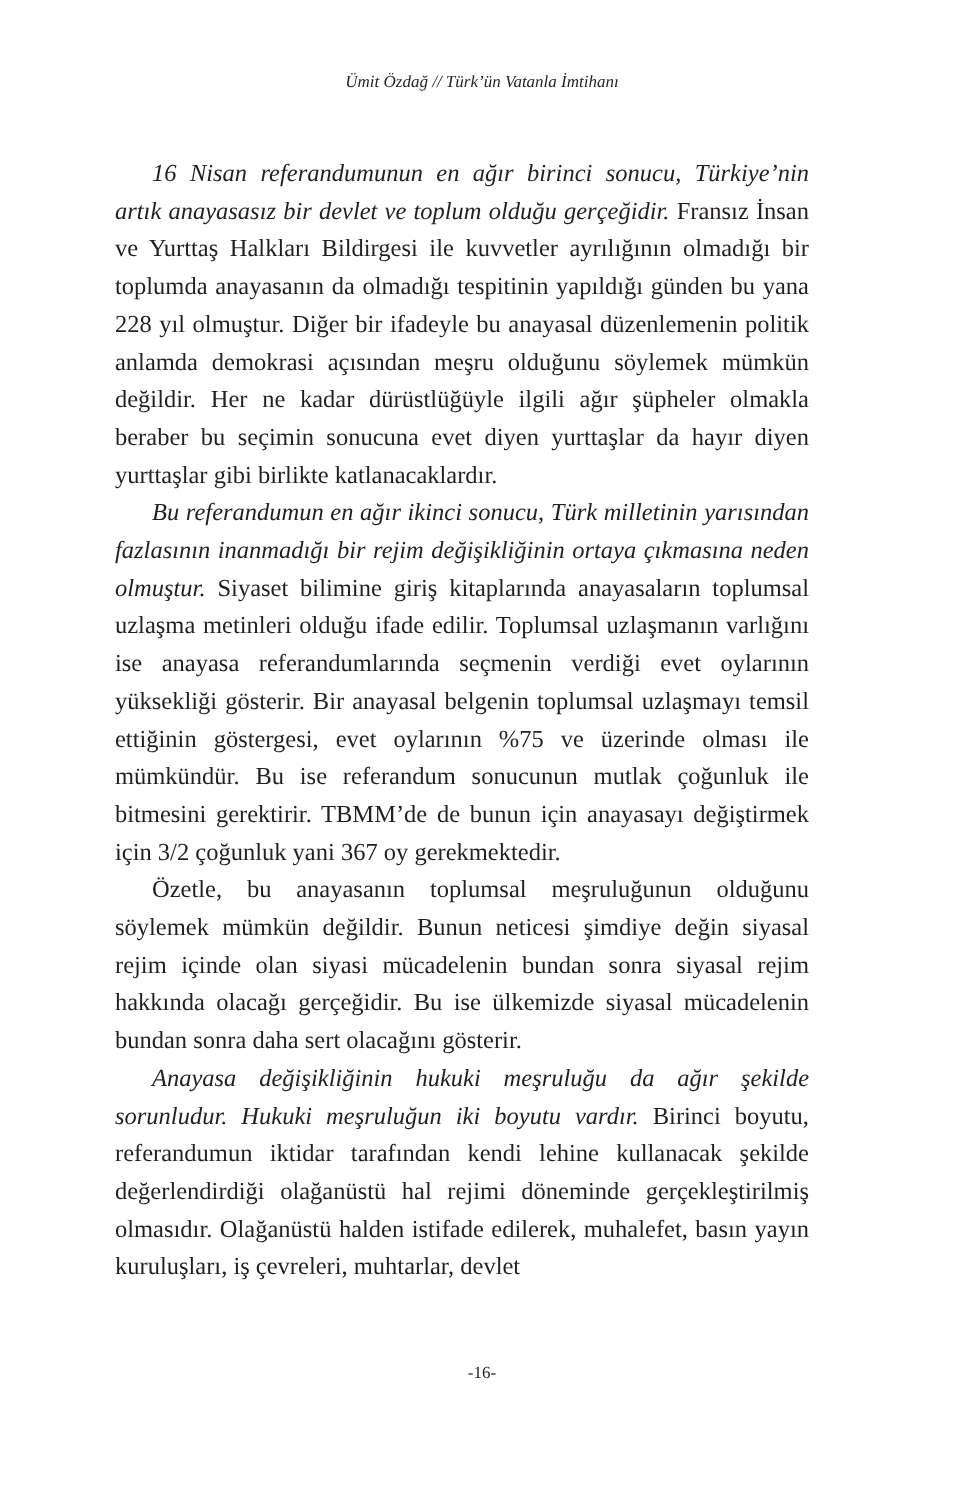Ümit Özdağ // Türk’ün Vatanla İmtihanı
16 Nisan referandumunun en ağır birinci sonucu, Türkiye’nin artık anayasasız bir devlet ve toplum olduğu gerçeğidir. Fransız İnsan ve Yurttaş Halkları Bildirgesi ile kuvvetler ayrılığının olmadığı bir toplumda anayasanın da olmadığı tespitinin yapıldığı günden bu yana 228 yıl olmuştur. Diğer bir ifadeyle bu anayasal düzenlemenin politik anlamda demokrasi açısından meşru olduğunu söylemek mümkün değildir. Her ne kadar dürüstlüğüyle ilgili ağır şüpheler olmakla beraber bu seçimin sonucuna evet diyen yurttaşlar da hayır diyen yurttaşlar gibi birlikte katlanacaklardır.
Bu referandumun en ağır ikinci sonucu, Türk milletinin yarısından fazlasının inanmadığı bir rejim değişikliğinin ortaya çıkmasına neden olmuştur. Siyaset bilimine giriş kitaplarında anayasaların toplumsal uzlaşma metinleri olduğu ifade edilir. Toplumsal uzlaşmanın varlığını ise anayasa referandumlarında seçmenin verdiği evet oylarının yüksekliği gösterir. Bir anayasal belgenin toplumsal uzlaşmayı temsil ettiğinin göstergesi, evet oylarının %75 ve üzerinde olması ile mümkündür. Bu ise referandum sonucunun mutlak çoğunluk ile bitmesini gerektirir. TBMM’de de bunun için anayasayı değiştirmek için 3/2 çoğunluk yani 367 oy gerekmektedir.
Özetle, bu anayasanın toplumsal meşruluğunun olduğunu söylemek mümkün değildir. Bunun neticesi şimdiye değin siyasal rejim içinde olan siyasi mücadelenin bundan sonra siyasal rejim hakkında olacağı gerçeğidir. Bu ise ülkemizde siyasal mücadelenin bundan sonra daha sert olacağını gösterir.
Anayasa değişikliğinin hukuki meşruluğu da ağır şekilde sorunludur. Hukuki meşruluğun iki boyutu vardır. Birinci boyutu, referandumun iktidar tarafından kendi lehine kullanacak şekilde değerlendirdiği olağanüstü hal rejimi döneminde gerçekleştirilmiş olmasıdır. Olağanüstü halden istifade edilerek, muhalefet, basın yayın kuruluşları, iş çevreleri, muhtarlar, devlet
-16-